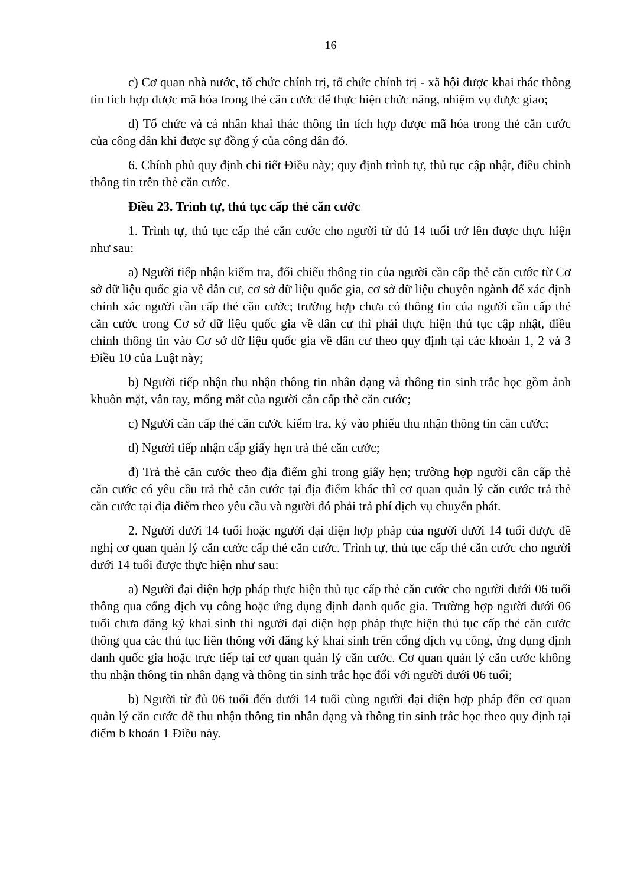16
c) Cơ quan nhà nước, tổ chức chính trị, tổ chức chính trị - xã hội được khai thác thông tin tích hợp được mã hóa trong thẻ căn cước để thực hiện chức năng, nhiệm vụ được giao;
d) Tổ chức và cá nhân khai thác thông tin tích hợp được mã hóa trong thẻ căn cước của công dân khi được sự đồng ý của công dân đó.
6. Chính phủ quy định chi tiết Điều này; quy định trình tự, thủ tục cập nhật, điều chỉnh thông tin trên thẻ căn cước.
Điều 23. Trình tự, thủ tục cấp thẻ căn cước
1. Trình tự, thủ tục cấp thẻ căn cước cho người từ đủ 14 tuổi trở lên được thực hiện như sau:
a) Người tiếp nhận kiểm tra, đối chiếu thông tin của người cần cấp thẻ căn cước từ Cơ sở dữ liệu quốc gia về dân cư, cơ sở dữ liệu quốc gia, cơ sở dữ liệu chuyên ngành để xác định chính xác người cần cấp thẻ căn cước; trường hợp chưa có thông tin của người cần cấp thẻ căn cước trong Cơ sở dữ liệu quốc gia về dân cư thì phải thực hiện thủ tục cập nhật, điều chỉnh thông tin vào Cơ sở dữ liệu quốc gia về dân cư theo quy định tại các khoản 1, 2 và 3 Điều 10 của Luật này;
b) Người tiếp nhận thu nhận thông tin nhân dạng và thông tin sinh trắc học gồm ảnh khuôn mặt, vân tay, mống mắt của người cần cấp thẻ căn cước;
c) Người cần cấp thẻ căn cước kiểm tra, ký vào phiếu thu nhận thông tin căn cước;
d) Người tiếp nhận cấp giấy hẹn trả thẻ căn cước;
đ) Trả thẻ căn cước theo địa điểm ghi trong giấy hẹn; trường hợp người cần cấp thẻ căn cước có yêu cầu trả thẻ căn cước tại địa điểm khác thì cơ quan quản lý căn cước trả thẻ căn cước tại địa điểm theo yêu cầu và người đó phải trả phí dịch vụ chuyển phát.
2. Người dưới 14 tuổi hoặc người đại diện hợp pháp của người dưới 14 tuổi được đề nghị cơ quan quản lý căn cước cấp thẻ căn cước. Trình tự, thủ tục cấp thẻ căn cước cho người dưới 14 tuổi được thực hiện như sau:
a) Người đại diện hợp pháp thực hiện thủ tục cấp thẻ căn cước cho người dưới 06 tuổi thông qua cổng dịch vụ công hoặc ứng dụng định danh quốc gia. Trường hợp người dưới 06 tuổi chưa đăng ký khai sinh thì người đại diện hợp pháp thực hiện thủ tục cấp thẻ căn cước thông qua các thủ tục liên thông với đăng ký khai sinh trên cổng dịch vụ công, ứng dụng định danh quốc gia hoặc trực tiếp tại cơ quan quản lý căn cước. Cơ quan quản lý căn cước không thu nhận thông tin nhân dạng và thông tin sinh trắc học đối với người dưới 06 tuổi;
b) Người từ đủ 06 tuổi đến dưới 14 tuổi cùng người đại diện hợp pháp đến cơ quan quản lý căn cước để thu nhận thông tin nhân dạng và thông tin sinh trắc học theo quy định tại điểm b khoản 1 Điều này.